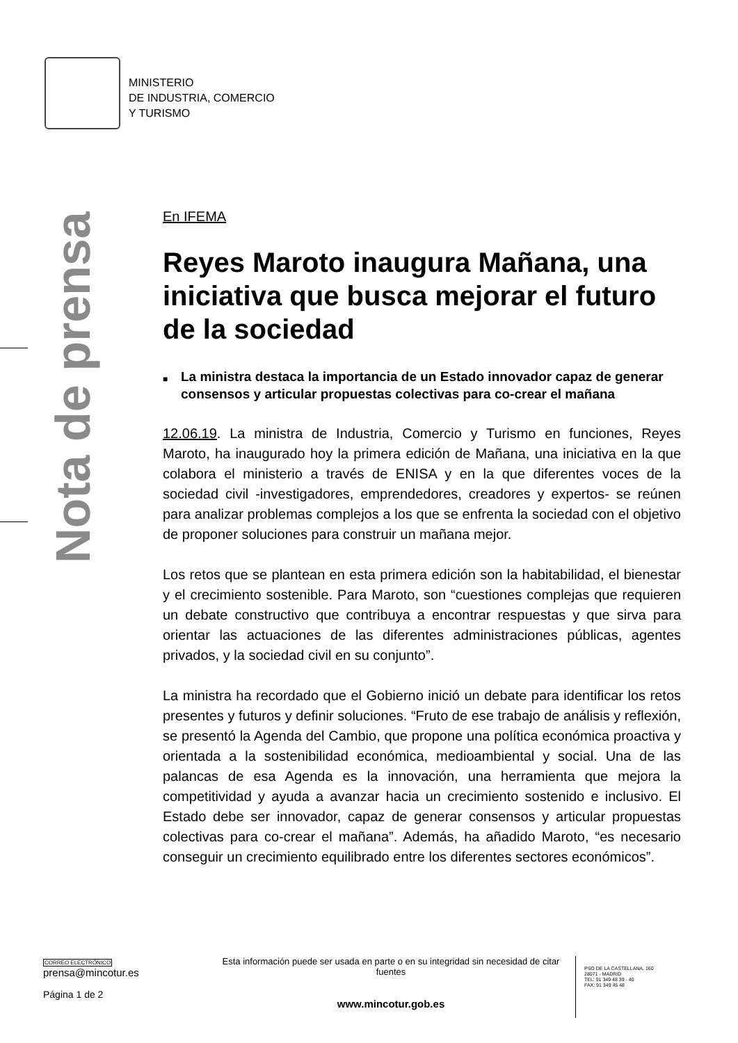MINISTERIO
DE INDUSTRIA, COMERCIO
Y TURISMO
Nota de prensa
En IFEMA
Reyes Maroto inaugura Mañana, una iniciativa que busca mejorar el futuro de la sociedad
■ La ministra destaca la importancia de un Estado innovador capaz de generar consensos y articular propuestas colectivas para co-crear el mañana
12.06.19. La ministra de Industria, Comercio y Turismo en funciones, Reyes Maroto, ha inaugurado hoy la primera edición de Mañana, una iniciativa en la que colabora el ministerio a través de ENISA y en la que diferentes voces de la sociedad civil -investigadores, emprendedores, creadores y expertos- se reúnen para analizar problemas complejos a los que se enfrenta la sociedad con el objetivo de proponer soluciones para construir un mañana mejor.
Los retos que se plantean en esta primera edición son la habitabilidad, el bienestar y el crecimiento sostenible. Para Maroto, son “cuestiones complejas que requieren un debate constructivo que contribuya a encontrar respuestas y que sirva para orientar las actuaciones de las diferentes administraciones públicas, agentes privados, y la sociedad civil en su conjunto”.
La ministra ha recordado que el Gobierno inició un debate para identificar los retos presentes y futuros y definir soluciones. “Fruto de ese trabajo de análisis y reflexión, se presentó la Agenda del Cambio, que propone una política económica proactiva y orientada a la sostenibilidad económica, medioambiental y social. Una de las palancas de esa Agenda es la innovación, una herramienta que mejora la competitividad y ayuda a avanzar hacia un crecimiento sostenido e inclusivo. El Estado debe ser innovador, capaz de generar consensos y articular propuestas colectivas para co-crear el mañana”. Además, ha añadido Maroto, “es necesario conseguir un crecimiento equilibrado entre los diferentes sectores económicos”.
CORREO ELECTRÓNICO
prensa@mincotur.es
Página 1 de 2
Esta información puede ser usada en parte o en su integridad sin necesidad de citar fuentes
www.mincotur.gob.es
PSO DE LA CASTELLANA, 160
28071 - MADRID
TEL: 91 349 48 39 - 40
FAX: 91 349 45 48